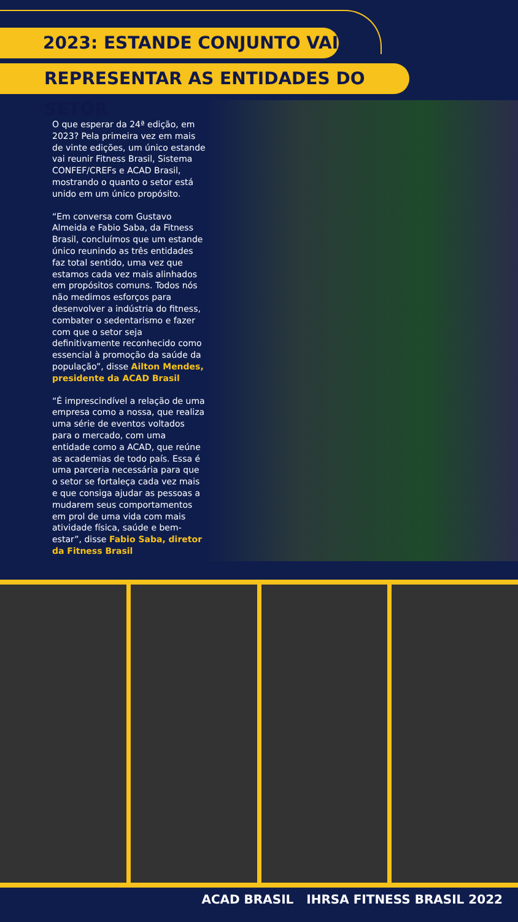2023: ESTANDE CONJUNTO VAI
REPRESENTAR AS ENTIDADES DO SETOR
O que esperar da 24ª edição, em 2023? Pela primeira vez em mais de vinte edições, um único estande vai reunir Fitness Brasil, Sistema CONFEF/CREFs e ACAD Brasil, mostrando o quanto o setor está unido em um único propósito.
“Em conversa com Gustavo Almeida e Fabio Saba, da Fitness Brasil, concluímos que um estande único reunindo as três entidades faz total sentido, uma vez que estamos cada vez mais alinhados em propósitos comuns. Todos nós não medimos esforços para desenvolver a indústria do fitness, combater o sedentarismo e fazer com que o setor seja definitivamente reconhecido como essencial à promoção da saúde da população”, disse Ailton Mendes, presidente da ACAD Brasil
“É imprescindível a relação de uma empresa como a nossa, que realiza uma série de eventos voltados para o mercado, com uma entidade como a ACAD, que reúne as academias de todo país. Essa é uma parceria necessária para que o setor se fortaleça cada vez mais e que consiga ajudar as pessoas a mudarem seus comportamentos em prol de uma vida com mais atividade física, saúde e bem-estar”, disse Fabio Saba, diretor da Fitness Brasil
ACAD BRASIL IHRSA FITNESS BRASIL 2022